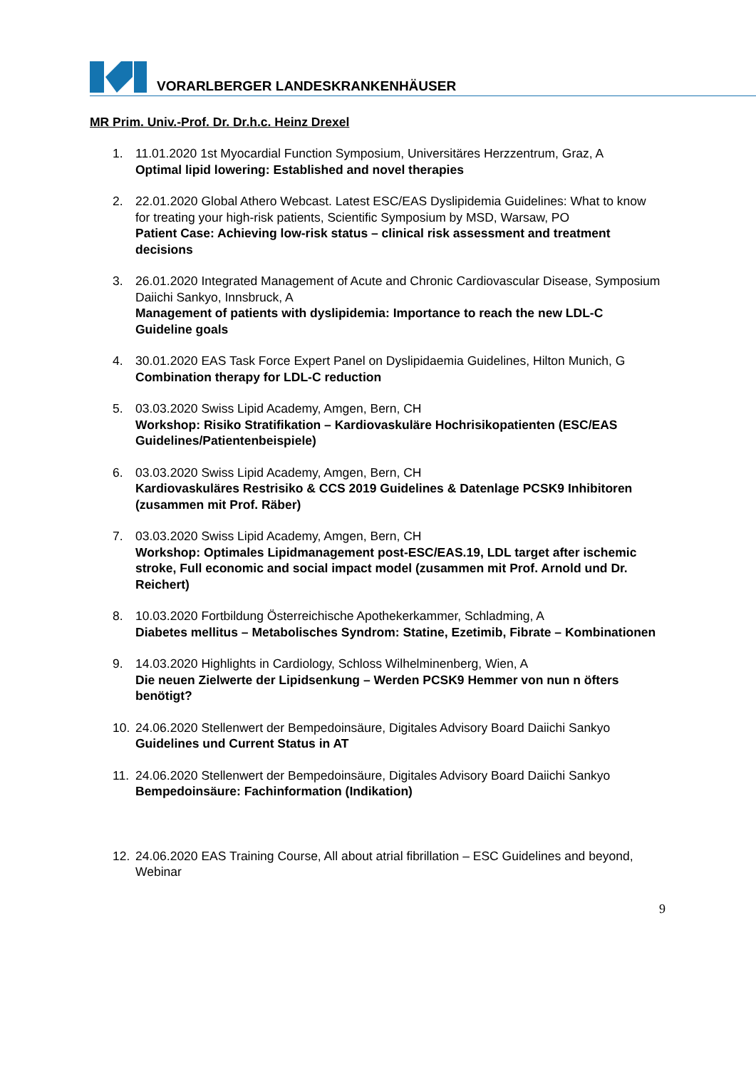VORARLBERGER LANDESKRANKENHÄUSER
MR Prim. Univ.-Prof. Dr. Dr.h.c. Heinz Drexel
1. 11.01.2020 1st Myocardial Function Symposium, Universitäres Herzzentrum, Graz, A
Optimal lipid lowering: Established and novel therapies
2. 22.01.2020 Global Athero Webcast. Latest ESC/EAS Dyslipidemia Guidelines: What to know for treating your high-risk patients, Scientific Symposium by MSD, Warsaw, PO
Patient Case: Achieving low-risk status – clinical risk assessment and treatment decisions
3. 26.01.2020 Integrated Management of Acute and Chronic Cardiovascular Disease, Symposium Daiichi Sankyo, Innsbruck, A
Management of patients with dyslipidemia: Importance to reach the new LDL-C Guideline goals
4. 30.01.2020 EAS Task Force Expert Panel on Dyslipidaemia Guidelines, Hilton Munich, G
Combination therapy for LDL-C reduction
5. 03.03.2020 Swiss Lipid Academy, Amgen, Bern, CH
Workshop: Risiko Stratifikation – Kardiovaskuläre Hochrisikopatienten (ESC/EAS Guidelines/Patientenbeispiele)
6. 03.03.2020 Swiss Lipid Academy, Amgen, Bern, CH
Kardiovaskuläres Restrisiko & CCS 2019 Guidelines & Datenlage PCSK9 Inhibitoren (zusammen mit Prof. Räber)
7. 03.03.2020 Swiss Lipid Academy, Amgen, Bern, CH
Workshop: Optimales Lipidmanagement post-ESC/EAS.19, LDL target after ischemic stroke, Full economic and social impact model (zusammen mit Prof. Arnold und Dr. Reichert)
8. 10.03.2020 Fortbildung Österreichische Apothekerkammer, Schladming, A
Diabetes mellitus – Metabolisches Syndrom: Statine, Ezetimib, Fibrate – Kombinationen
9. 14.03.2020 Highlights in Cardiology, Schloss Wilhelminenberg, Wien, A
Die neuen Zielwerte der Lipidsenkung – Werden PCSK9 Hemmer von nun n öfters benötigt?
10. 24.06.2020 Stellenwert der Bempedoinsäure, Digitales Advisory Board Daiichi Sankyo
Guidelines und Current Status in AT
11. 24.06.2020 Stellenwert der Bempedoinsäure, Digitales Advisory Board Daiichi Sankyo
Bempedoinsäure: Fachinformation (Indikation)
12. 24.06.2020 EAS Training Course, All about atrial fibrillation – ESC Guidelines and beyond, Webinar
9